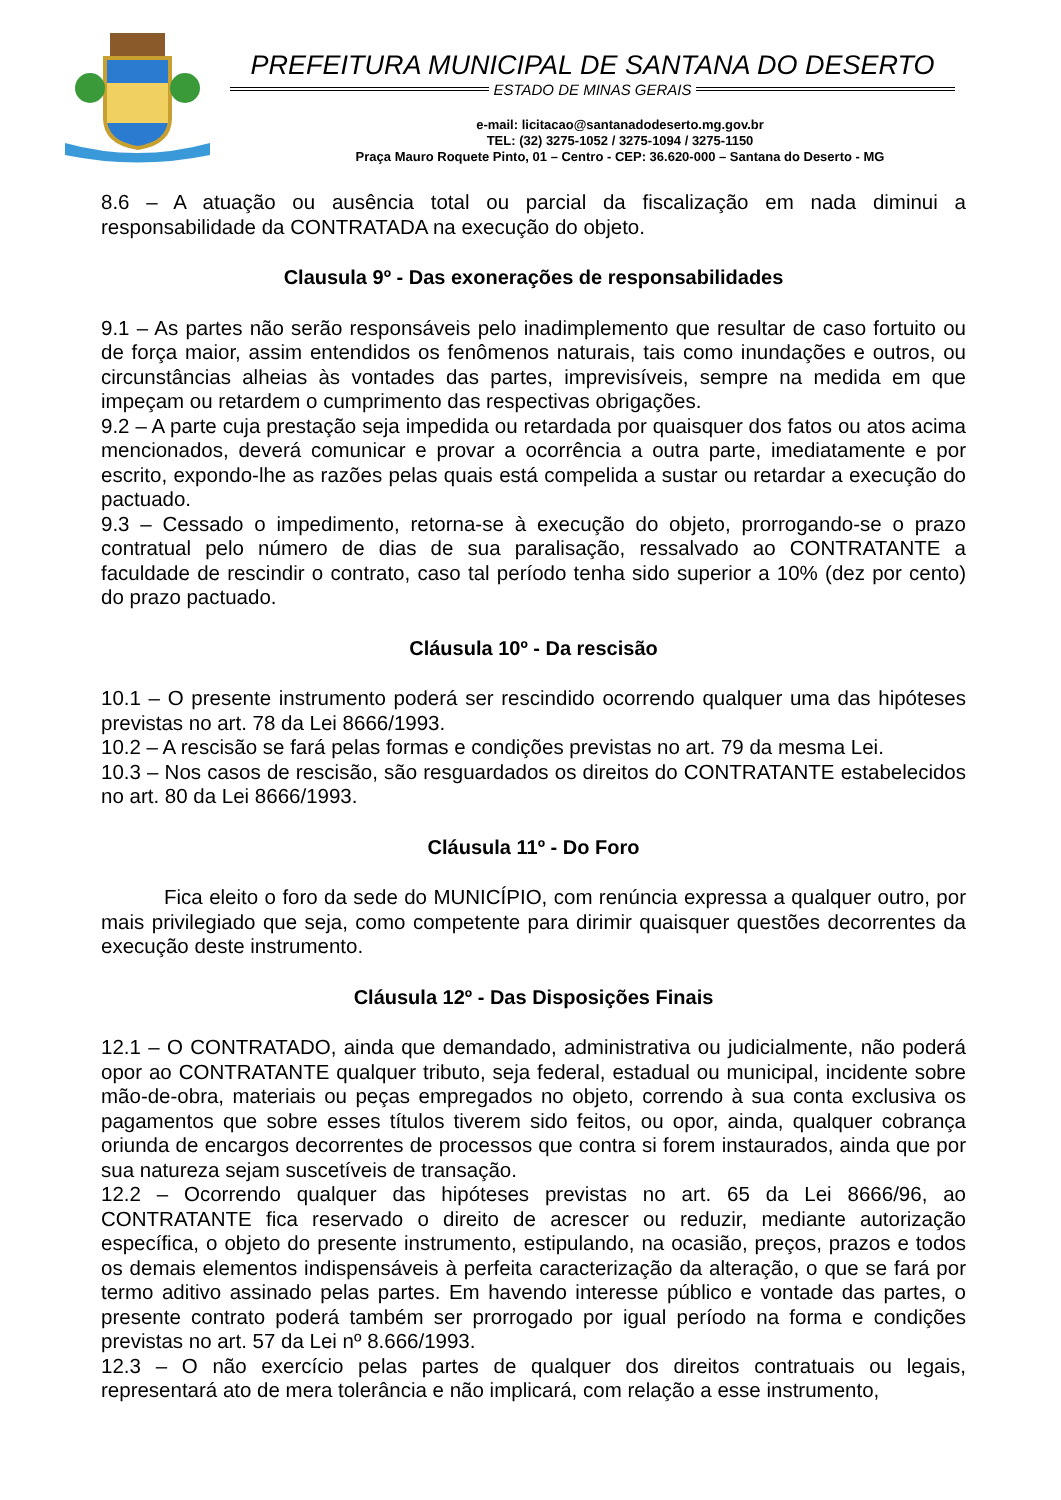PREFEITURA MUNICIPAL DE SANTANA DO DESERTO
ESTADO DE MINAS GERAIS
e-mail: licitacao@santanadodeserto.mg.gov.br
TEL: (32) 3275-1052 / 3275-1094 / 3275-1150
Praça Mauro Roquete Pinto, 01 – Centro - CEP: 36.620-000 – Santana do Deserto - MG
8.6 – A atuação ou ausência total ou parcial da fiscalização em nada diminui a responsabilidade da CONTRATADA na execução do objeto.
Clausula 9º - Das exonerações de responsabilidades
9.1 – As partes não serão responsáveis pelo inadimplemento que resultar de caso fortuito ou de força maior, assim entendidos os fenômenos naturais, tais como inundações e outros, ou circunstâncias alheias às vontades das partes, imprevisíveis, sempre na medida em que impeçam ou retardem o cumprimento das respectivas obrigações.
9.2 – A parte cuja prestação seja impedida ou retardada por quaisquer dos fatos ou atos acima mencionados, deverá comunicar e provar a ocorrência a outra parte, imediatamente e por escrito, expondo-lhe as razões pelas quais está compelida a sustar ou retardar a execução do pactuado.
9.3 – Cessado o impedimento, retorna-se à execução do objeto, prorrogando-se o prazo contratual pelo número de dias de sua paralisação, ressalvado ao CONTRATANTE a faculdade de rescindir o contrato, caso tal período tenha sido superior a 10% (dez por cento) do prazo pactuado.
Cláusula 10º - Da rescisão
10.1 – O presente instrumento poderá ser rescindido ocorrendo qualquer uma das hipóteses previstas no art. 78 da Lei 8666/1993.
10.2 – A rescisão se fará pelas formas e condições previstas no art. 79 da mesma Lei.
10.3 – Nos casos de rescisão, são resguardados os direitos do CONTRATANTE estabelecidos no art. 80 da Lei 8666/1993.
Cláusula 11º - Do Foro
Fica eleito o foro da sede do MUNICÍPIO, com renúncia expressa a qualquer outro, por mais privilegiado que seja, como competente para dirimir quaisquer questões decorrentes da execução deste instrumento.
Cláusula 12º - Das Disposições Finais
12.1 – O CONTRATADO, ainda que demandado, administrativa ou judicialmente, não poderá opor ao CONTRATANTE qualquer tributo, seja federal, estadual ou municipal, incidente sobre mão-de-obra, materiais ou peças empregados no objeto, correndo à sua conta exclusiva os pagamentos que sobre esses títulos tiverem sido feitos, ou opor, ainda, qualquer cobrança oriunda de encargos decorrentes de processos que contra si forem instaurados, ainda que por sua natureza sejam suscetíveis de transação.
12.2 – Ocorrendo qualquer das hipóteses previstas no art. 65 da Lei 8666/96, ao CONTRATANTE fica reservado o direito de acrescer ou reduzir, mediante autorização específica, o objeto do presente instrumento, estipulando, na ocasião, preços, prazos e todos os demais elementos indispensáveis à perfeita caracterização da alteração, o que se fará por termo aditivo assinado pelas partes. Em havendo interesse público e vontade das partes, o presente contrato poderá também ser prorrogado por igual período na forma e condições previstas no art. 57 da Lei nº 8.666/1993.
12.3 – O não exercício pelas partes de qualquer dos direitos contratuais ou legais, representará ato de mera tolerância e não implicará, com relação a esse instrumento,